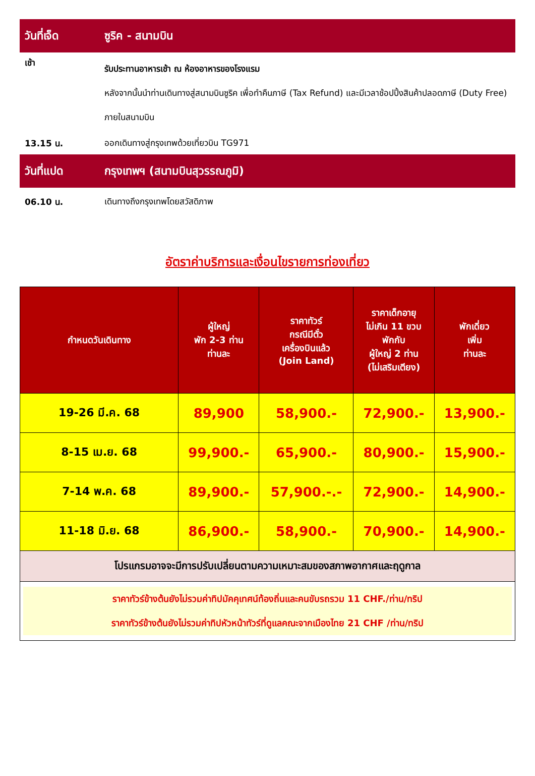วันที่เจ็ด ซูริค - สนามบิน
เช้า
รับประทานอาหารเช้า ณ ห้องอาหารของโรงแรม
หลังจากนั้นนำท่านเดินทางสู่สนามบินซูริค เพื่อทำคืนภาษี (Tax Refund) และมีเวลาช้อปปิ้งสินค้าปลอดภาษี (Duty Free) ภายในสนามบิน
13.15 น.
ออกเดินทางสู่กรุงเทพด้วยเที่ยวบิน TG971
วันที่แปด กรุงเทพฯ (สนามบินสุวรรณภูมิ)
06.10 น.
เดินทางถึงกรุงเทพโดยสวัสดิภาพ
อัตราค่าบริการและเงื่อนไขรายการท่องเที่ยว
| กำหนดวันเดินทาง | ผู้ใหญ่ พัก 2-3 ท่าน ท่านละ | ราคาทัวร์ กรณีมีตั๋ว เครื่องบินแล้ว (Join Land) | ราคาเด็กอายุ ไม่เกิน 11 ขวบ พักกับ ผู้ใหญ่ 2 ท่าน (ไม่เสริมเตียง) | พักเดี่ยว เพิ่ม ท่านละ |
| --- | --- | --- | --- | --- |
| 19-26 มี.ค. 68 | 89,900 | 58,900.- | 72,900.- | 13,900.- |
| 8-15 เม.ย. 68 | 99,900.- | 65,900.- | 80,900.- | 15,900.- |
| 7-14 พ.ค. 68 | 89,900.- | 57,900.-.- | 72,900.- | 14,900.- |
| 11-18 มิ.ย. 68 | 86,900.- | 58,900.- | 70,900.- | 14,900.- |
| โปรแกรมอาจจะมีการปรับเปลี่ยนตามความเหมาะสมของสภาพอากาศและฤดูกาล | | | | |
| ราคาทัวร์ข้างต้นยังไม่รวมค่าทิปมัคคุเทศน์ท้องถิ่นและคนขับรถรวม 11 CHF./ท่าน/ทริป ราคาทัวร์ข้างต้นยังไม่รวมค่าทิปหัวหน้าทัวร์ที่ดูแลคณะจากเมืองไทย 21 CHF /ท่าน/ทริป | | | | |